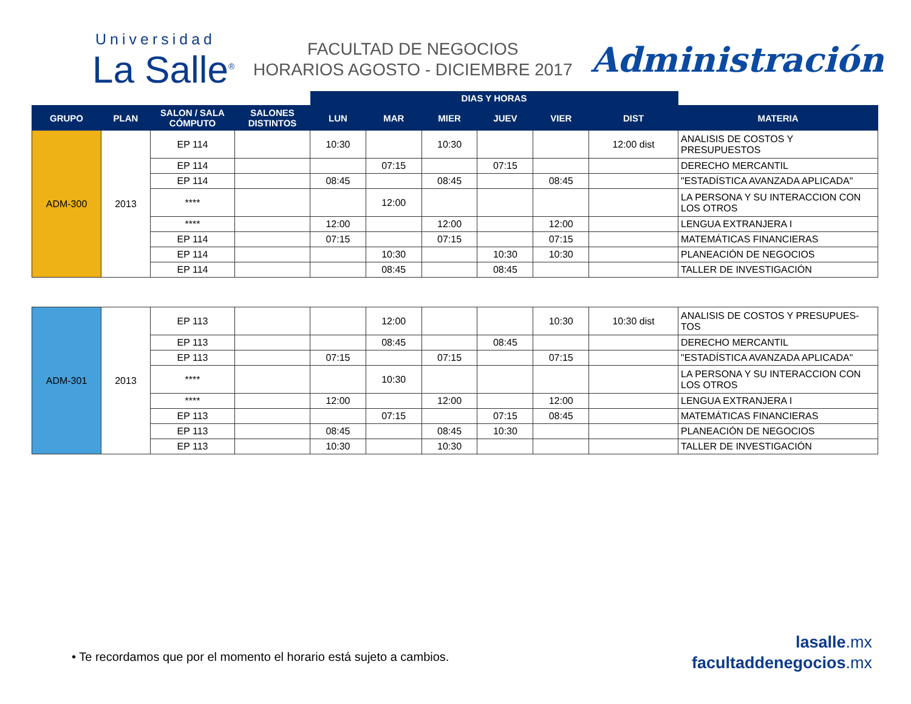Universidad
La Salle<sup>®</sup>
FACULTAD DE NEGOCIOS
HORARIOS AGOSTO - DICIEMBRE 2017
Administración
| | | | | DIAS Y HORAS | | | | | | |
| --- | --- | --- | --- | --- | --- | --- | --- | --- | --- | --- |
| GRUPO | PLAN | SALON / SALA CÓMPUTO | SALONES DISTINTOS | LUN | MAR | MIER | JUEV | VIER | DIST | MATERIA |
| ADM-300 | 2013 | EP 114 | | 10:30 | | 10:30 | | | 12:00 dist | ANALISIS DE COSTOS Y PRESUPUESTOS |
| | | EP 114 | | | 07:15 | | 07:15 | | | DERECHO MERCANTIL |
| | | EP 114 | | 08:45 | | 08:45 | | 08:45 | | "ESTADÍSTICA AVANZADA APLICADA" |
| | | **** | | | 12:00 | | | | | LA PERSONA Y SU INTERACCION CON LOS OTROS |
| | | **** | | 12:00 | | 12:00 | | 12:00 | | LENGUA EXTRANJERA I |
| | | EP 114 | | 07:15 | | 07:15 | | 07:15 | | MATEMÁTICAS FINANCIERAS |
| | | EP 114 | | | 10:30 | | 10:30 | 10:30 | | PLANEACIÓN DE NEGOCIOS |
| | | EP 114 | | | 08:45 | | 08:45 | | | TALLER DE INVESTIGACIÓN |
| ADM-301 | 2013 | EP 113 | | | 12:00 | | | 10:30 | 10:30 dist | ANALISIS DE COSTOS Y PRESUPUES-TOS |
| | | EP 113 | | | 08:45 | | 08:45 | | | DERECHO MERCANTIL |
| | | EP 113 | | 07:15 | | 07:15 | | 07:15 | | "ESTADÍSTICA AVANZADA APLICADA" |
| | | **** | | | 10:30 | | | | | LA PERSONA Y SU INTERACCION CON LOS OTROS |
| | | **** | | 12:00 | | 12:00 | | 12:00 | | LENGUA EXTRANJERA I |
| | | EP 113 | | | 07:15 | | 07:15 | 08:45 | | MATEMÁTICAS FINANCIERAS |
| | | EP 113 | | 08:45 | | 08:45 | 10:30 | | | PLANEACIÓN DE NEGOCIOS |
| | | EP 113 | | 10:30 | | 10:30 | | | | TALLER DE INVESTIGACIÓN |
• Te recordamos que por el momento el horario está sujeto a cambios.
lasalle.mx
facultaddenegocios.mx